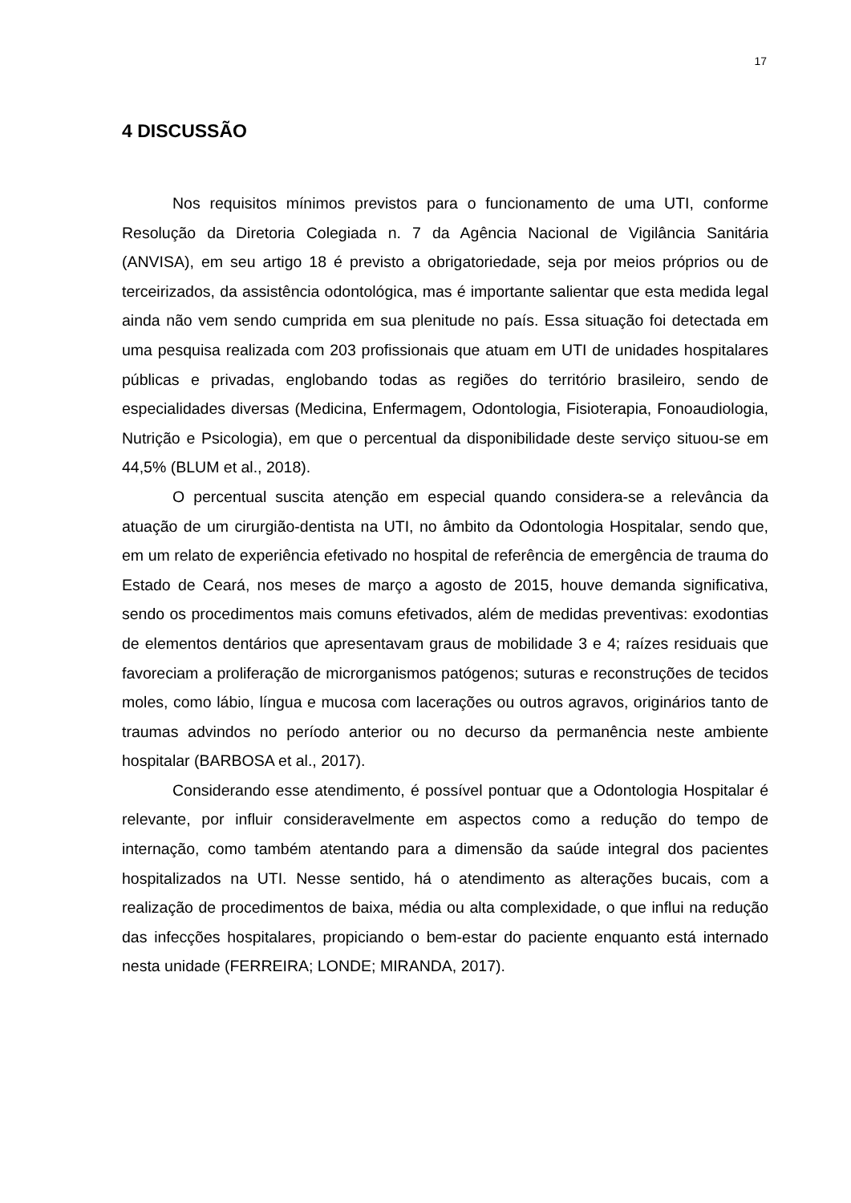17
4 DISCUSSÃO
Nos requisitos mínimos previstos para o funcionamento de uma UTI, conforme Resolução da Diretoria Colegiada n. 7 da Agência Nacional de Vigilância Sanitária (ANVISA), em seu artigo 18 é previsto a obrigatoriedade, seja por meios próprios ou de terceirizados, da assistência odontológica, mas é importante salientar que esta medida legal ainda não vem sendo cumprida em sua plenitude no país. Essa situação foi detectada em uma pesquisa realizada com 203 profissionais que atuam em UTI de unidades hospitalares públicas e privadas, englobando todas as regiões do território brasileiro, sendo de especialidades diversas (Medicina, Enfermagem, Odontologia, Fisioterapia, Fonoaudiologia, Nutrição e Psicologia), em que o percentual da disponibilidade deste serviço situou-se em 44,5% (BLUM et al., 2018).
O percentual suscita atenção em especial quando considera-se a relevância da atuação de um cirurgião-dentista na UTI, no âmbito da Odontologia Hospitalar, sendo que, em um relato de experiência efetivado no hospital de referência de emergência de trauma do Estado de Ceará, nos meses de março a agosto de 2015, houve demanda significativa, sendo os procedimentos mais comuns efetivados, além de medidas preventivas: exodontias de elementos dentários que apresentavam graus de mobilidade 3 e 4; raízes residuais que favoreciam a proliferação de microrganismos patógenos; suturas e reconstruções de tecidos moles, como lábio, língua e mucosa com lacerações ou outros agravos, originários tanto de traumas advindos no período anterior ou no decurso da permanência neste ambiente hospitalar (BARBOSA et al., 2017).
Considerando esse atendimento, é possível pontuar que a Odontologia Hospitalar é relevante, por influir consideravelmente em aspectos como a redução do tempo de internação, como também atentando para a dimensão da saúde integral dos pacientes hospitalizados na UTI. Nesse sentido, há o atendimento as alterações bucais, com a realização de procedimentos de baixa, média ou alta complexidade, o que influi na redução das infecções hospitalares, propiciando o bem-estar do paciente enquanto está internado nesta unidade (FERREIRA; LONDE; MIRANDA, 2017).